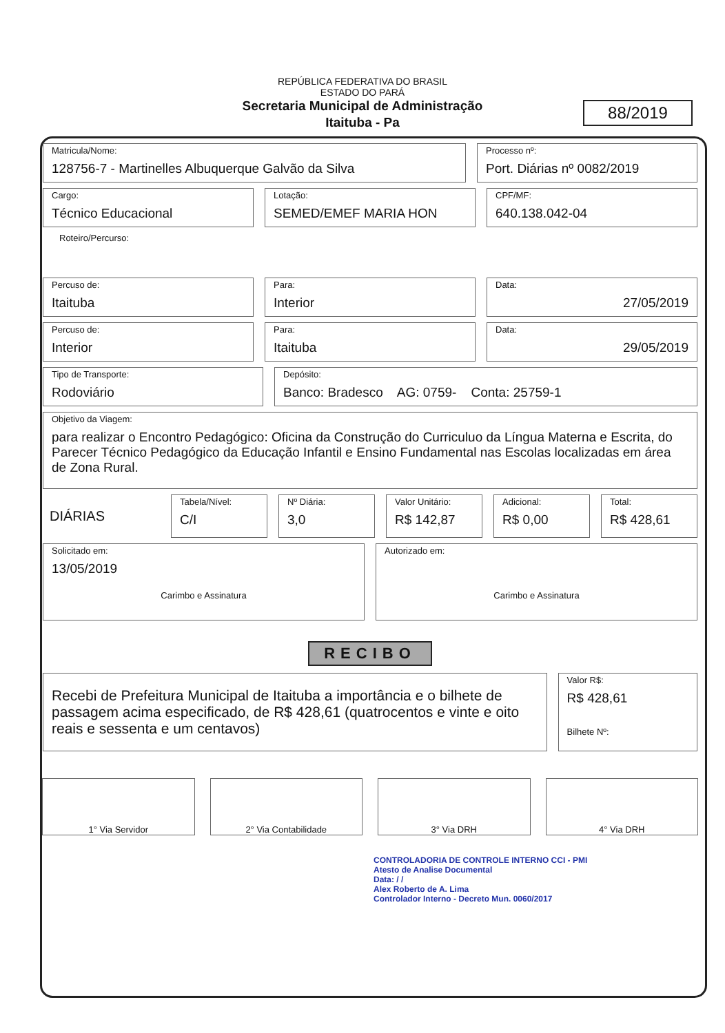REPÚBLICA FEDERATIVA DO BRASIL
ESTADO DO PARÁ
Secretaria Municipal de Administração
Itaituba - Pa
88/2019
Matricula/Nome:
128756-7 - Martinelles Albuquerque Galvão da Silva
Processo nº:
Port. Diárias nº 0082/2019
Cargo:
Técnico Educacional
Lotação:
SEMED/EMEF MARIA HON
CPF/MF:
640.138.042-04
Roteiro/Percurso:
Percuso de:
Itaituba
Para:
Interior
Data:
27/05/2019
Percuso de:
Interior
Para:
Itaituba
Data:
29/05/2019
Tipo de Transporte:
Rodoviário
Depósito:
Banco: Bradesco AG: 0759- Conta: 25759-1
Objetivo da Viagem:
para realizar o Encontro Pedagógico: Oficina da Construção do Curriculuo da Língua Materna e Escrita, do Parecer Técnico Pedagógico da Educação Infantil e Ensino Fundamental nas Escolas localizadas em área de Zona Rural.
DIÁRIAS
Tabela/Nível:
C/I
Nº Diária:
3,0
Valor Unitário:
R$ 142,87
Adicional:
R$ 0,00
Total:
R$ 428,61
Solicitado em:
13/05/2019
Carimbo e Assinatura
Autorizado em:
Carimbo e Assinatura
RECIBO
Recebi de Prefeitura Municipal de Itaituba a importância e o bilhete de passagem acima especificado, de R$ 428,61 (quatrocentos e vinte e oito reais e sessenta e um centavos)
Valor R$:
R$ 428,61
Bilhete Nº:
1° Via Servidor 2° Via Contabilidade 3° Via DRH 4° Via DRH
CONTROLADORIA DE CONTROLE INTERNO CCI - PMI
Atesto de Analise Documental
Data: / /
Alex Roberto de A. Lima
Controlador Interno - Decreto Mun. 0060/2017